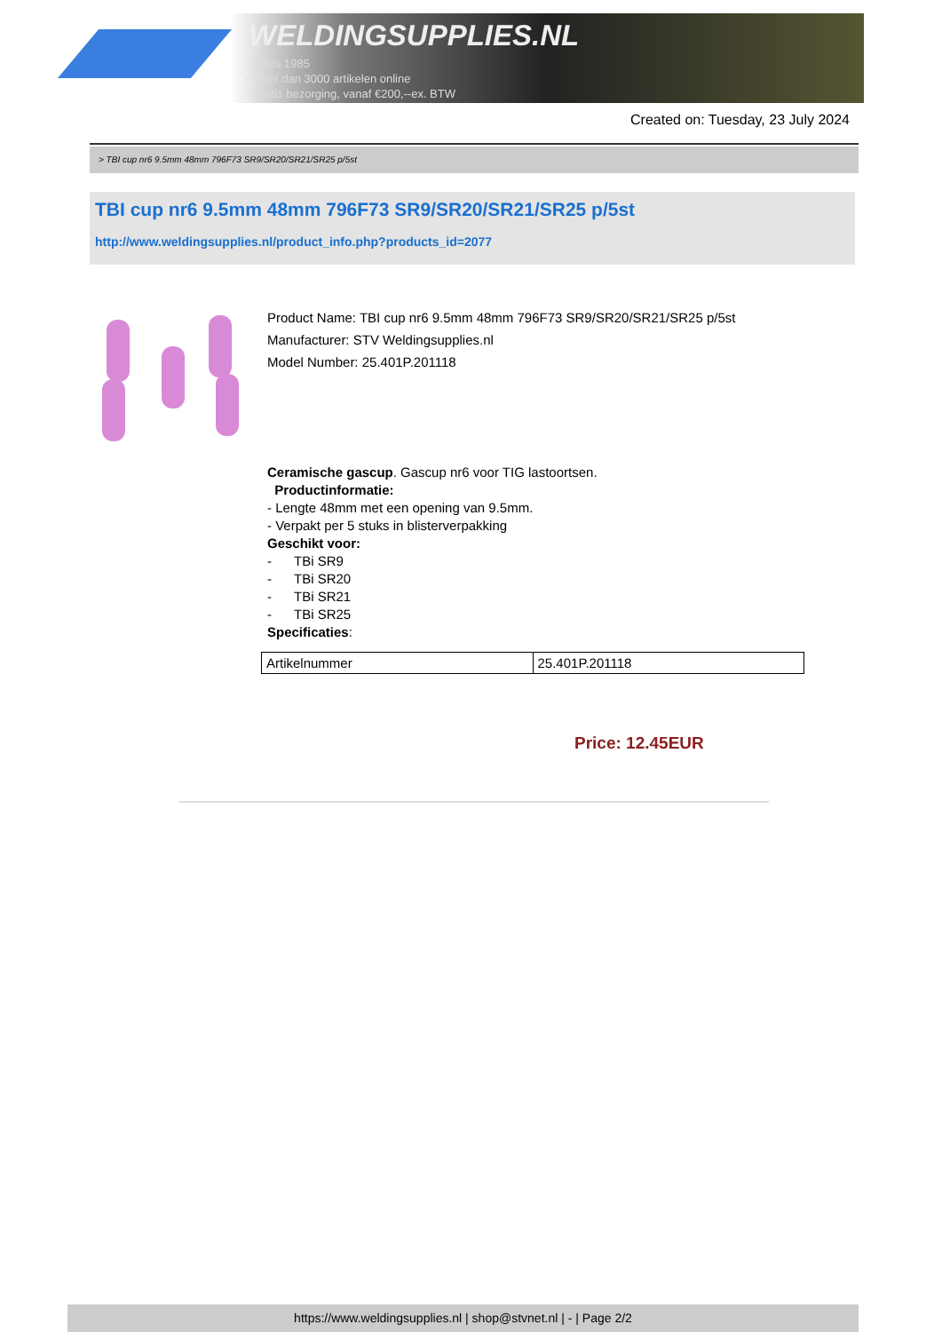WELDINGSUPPLIES.NL
- Sinds 1985
- Méér dan 3000 artikelen online
- Gratis bezorging, vanaf €200,--ex. BTW
Created on: Tuesday, 23 July 2024
> TBI cup nr6 9.5mm 48mm 796F73 SR9/SR20/SR21/SR25 p/5st
TBI cup nr6 9.5mm 48mm 796F73 SR9/SR20/SR21/SR25 p/5st
http://www.weldingsupplies.nl/product_info.php?products_id=2077
Product Name: TBI cup nr6 9.5mm 48mm 796F73 SR9/SR20/SR21/SR25 p/5st
Manufacturer: STV Weldingsupplies.nl
Model Number: 25.401P.201118
Ceramische gascup. Gascup nr6 voor TIG lastoortsen.
Productinformatie:
- Lengte 48mm met een opening van 9.5mm.
- Verpakt per 5 stuks in blisterverpakking
Geschikt voor:
- TBi SR9
- TBi SR20
- TBi SR21
- TBi SR25
Specificaties:
| Artikelnummer | 25.401P.201118 |
Price: 12.45EUR
https://www.weldingsupplies.nl | shop@stvnet.nl | - | Page 2/2